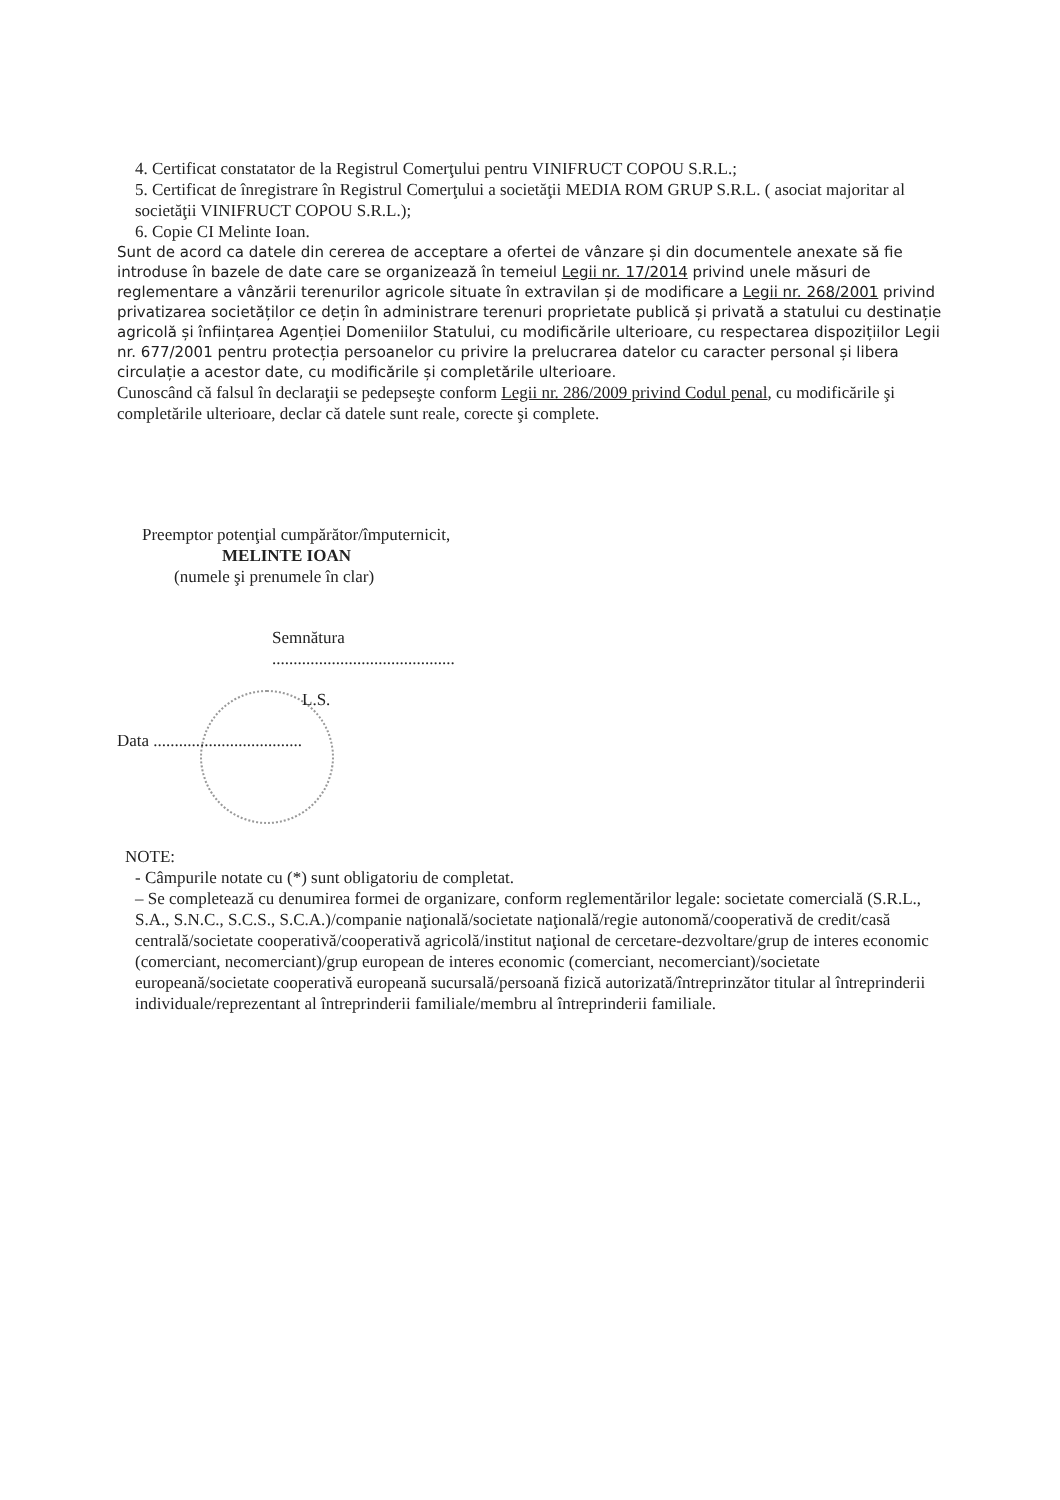4. Certificat constatator de la Registrul Comerţului pentru VINIFRUCT COPOU S.R.L.;
5. Certificat de înregistrare în Registrul Comerţului a societăţii MEDIA ROM GRUP S.R.L. ( asociat majoritar al societăţii VINIFRUCT COPOU S.R.L.);
6. Copie CI Melinte Ioan.
Sunt de acord ca datele din cererea de acceptare a ofertei de vânzare și din documentele anexate să fie introduse în bazele de date care se organizează în temeiul Legii nr. 17/2014 privind unele măsuri de reglementare a vânzării terenurilor agricole situate în extravilan și de modificare a Legii nr. 268/2001 privind privatizarea societăților ce dețin în administrare terenuri proprietate publică și privată a statului cu destinație agricolă și înființarea Agenției Domeniilor Statului, cu modificările ulterioare, cu respectarea dispozițiilor Legii nr. 677/2001 pentru protecția persoanelor cu privire la prelucrarea datelor cu caracter personal și libera circulație a acestor date, cu modificările și completările ulterioare.
Cunoscând că falsul în declaraţii se pedepseşte conform Legii nr. 286/2009 privind Codul penal, cu modificările şi completările ulterioare, declar că datele sunt reale, corecte şi complete.
Preemptor potenţial cumpărător/împuternicit,
MELINTE IOAN
(numele şi prenumele în clar)
Semnătura
...........................................
L.S.
Data ...................................
NOTE:
- Câmpurile notate cu (*) sunt obligatoriu de completat.
– Se completează cu denumirea formei de organizare, conform reglementărilor legale: societate comercială (S.R.L., S.A., S.N.C., S.C.S., S.C.A.)/companie naţională/societate naţională/regie autonomă/cooperativă de credit/casă centrală/societate cooperativă/cooperativă agricolă/institut naţional de cercetare-dezvoltare/grup de interes economic (comerciant, necomerciant)/grup european de interes economic (comerciant, necomerciant)/societate europeană/societate cooperativă europeană sucursală/persoană fizică autorizată/întreprinzător titular al întreprinderii individuale/reprezentant al întreprinderii familiale/membru al întreprinderii familiale.